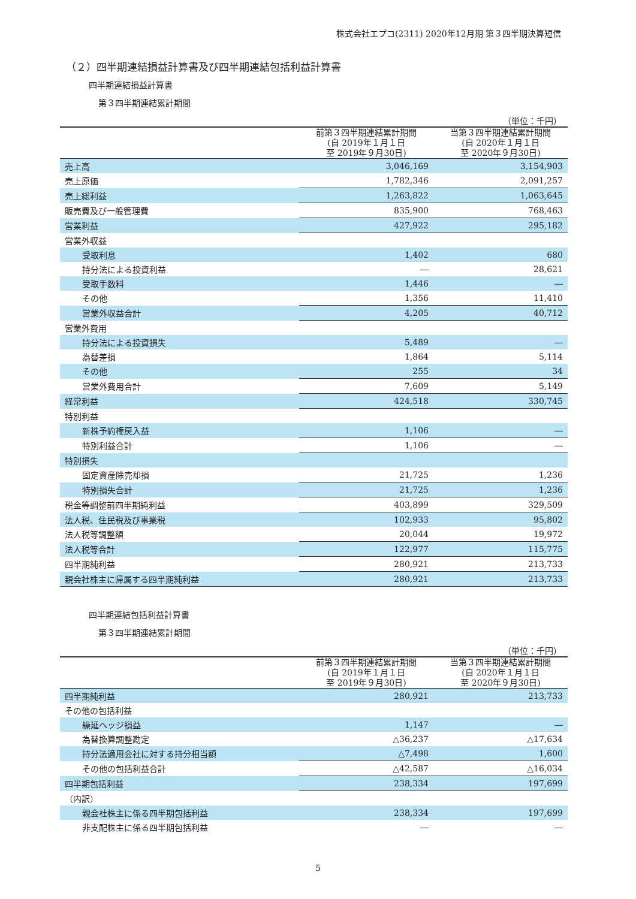株式会社エプコ(2311) 2020年12月期 第３四半期決算短信
（２）四半期連結損益計算書及び四半期連結包括利益計算書
四半期連結損益計算書
第３四半期連結累計期間
（単位：千円）
| | 前第３四半期連結累計期間 (自 2019年１月１日 至 2019年９月30日) | 当第３四半期連結累計期間 (自 2020年１月１日 至 2020年９月30日) |
| --- | --- | --- |
| 売上高 | 3,046,169 | 3,154,903 |
| 売上原価 | 1,782,346 | 2,091,257 |
| 売上総利益 | 1,263,822 | 1,063,645 |
| 販売費及び一般管理費 | 835,900 | 768,463 |
| 営業利益 | 427,922 | 295,182 |
| 営業外収益 | | |
| 受取利息 | 1,402 | 680 |
| 持分法による投資利益 | ― | 28,621 |
| 受取手数料 | 1,446 | ― |
| その他 | 1,356 | 11,410 |
| 営業外収益合計 | 4,205 | 40,712 |
| 営業外費用 | | |
| 持分法による投資損失 | 5,489 | ― |
| 為替差損 | 1,864 | 5,114 |
| その他 | 255 | 34 |
| 営業外費用合計 | 7,609 | 5,149 |
| 経常利益 | 424,518 | 330,745 |
| 特別利益 | | |
| 新株予約権戻入益 | 1,106 | ― |
| 特別利益合計 | 1,106 | ― |
| 特別損失 | | |
| 固定資産除売却損 | 21,725 | 1,236 |
| 特別損失合計 | 21,725 | 1,236 |
| 税金等調整前四半期純利益 | 403,899 | 329,509 |
| 法人税、住民税及び事業税 | 102,933 | 95,802 |
| 法人税等調整額 | 20,044 | 19,972 |
| 法人税等合計 | 122,977 | 115,775 |
| 四半期純利益 | 280,921 | 213,733 |
| 親会社株主に帰属する四半期純利益 | 280,921 | 213,733 |
四半期連結包括利益計算書
第３四半期連結累計期間
（単位：千円）
| | 前第３四半期連結累計期間 (自 2019年１月１日 至 2019年９月30日) | 当第３四半期連結累計期間 (自 2020年１月１日 至 2020年９月30日) |
| --- | --- | --- |
| 四半期純利益 | 280,921 | 213,733 |
| その他の包括利益 | | |
| 繰延ヘッジ損益 | 1,147 | ― |
| 為替換算調整勘定 | △36,237 | △17,634 |
| 持分法適用会社に対する持分相当額 | △7,498 | 1,600 |
| その他の包括利益合計 | △42,587 | △16,034 |
| 四半期包括利益 | 238,334 | 197,699 |
| （内訳） | | |
| 親会社株主に係る四半期包括利益 | 238,334 | 197,699 |
| 非支配株主に係る四半期包括利益 | ― | ― |
5